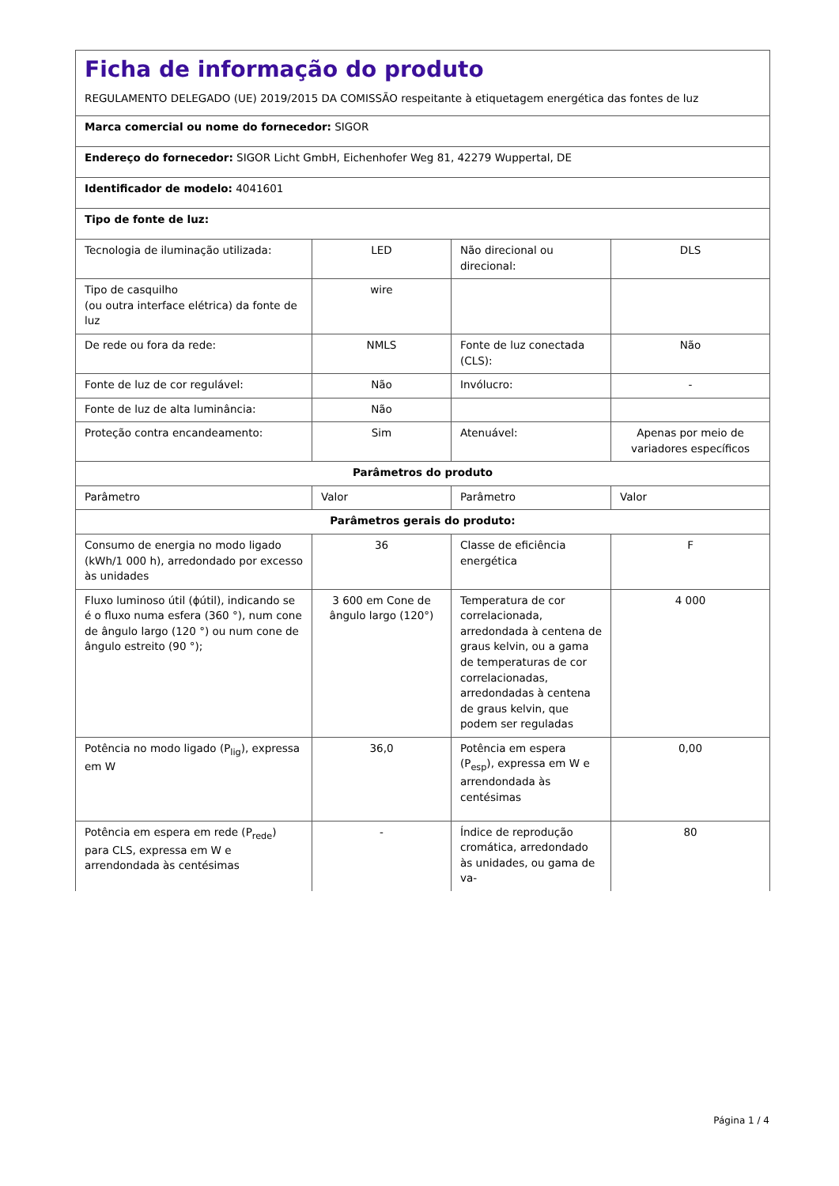| Ficha de informação do produto REGULAMENTO DELEGADO (UE) 2019/2015 DA COMISSÃO respeitante à etiquetagem energética das fontes de luz | | | |
| Marca comercial ou nome do fornecedor: SIGOR | | | |
| Endereço do fornecedor: SIGOR Licht GmbH, Eichenhofer Weg 81, 42279 Wuppertal, DE | | | |
| Identificador de modelo: 4041601 | | | |
| Tipo de fonte de luz: | | | |
| Tecnologia de iluminação utilizada: | LED | Não direcional ou direcional: | DLS |
| Tipo de casquilho (ou outra interface elétrica) da fonte de luz | wire | | |
| De rede ou fora da rede: | NMLS | Fonte de luz conectada (CLS): | Não |
| Fonte de luz de cor regulável: | Não | Invólucro: | - |
| Fonte de luz de alta luminância: | Não | | |
| Proteção contra encandeamento: | Sim | Atenuável: | Apenas por meio de variadores específicos |
| Parâmetros do produto | | | |
| Parâmetro | Valor | Parâmetro | Valor |
| Parâmetros gerais do produto: | | | |
| Consumo de energia no modo ligado (kWh/1 000 h), arredondado por excesso às unidades | 36 | Classe de eficiência energética | F |
| Fluxo luminoso útil (ϕútil), indicando se é o fluxo numa esfera (360 °), num cone de ângulo largo (120 °) ou num cone de ângulo estreito (90 °); | 3 600 em Cone de ângulo largo (120°) | Temperatura de cor correlacionada, arredondada à centena de graus kelvin, ou a gama de temperaturas de cor correlacionadas, arredondadas à centena de graus kelvin, que podem ser reguladas | 4 000 |
| Potência no modo ligado (P<sub>lig</sub>), expressa em W | 36,0 | Potência em espera (P<sub>esp</sub>), expressa em W e arrendondada às centésimas | 0,00 |
| Potência em espera em rede (P<sub>rede</sub>) para CLS, expressa em W e arrendondada às centésimas | - | Índice de reprodução cromática, arredondado às unidades, ou gama de va- | 80 |
Página 1 / 4